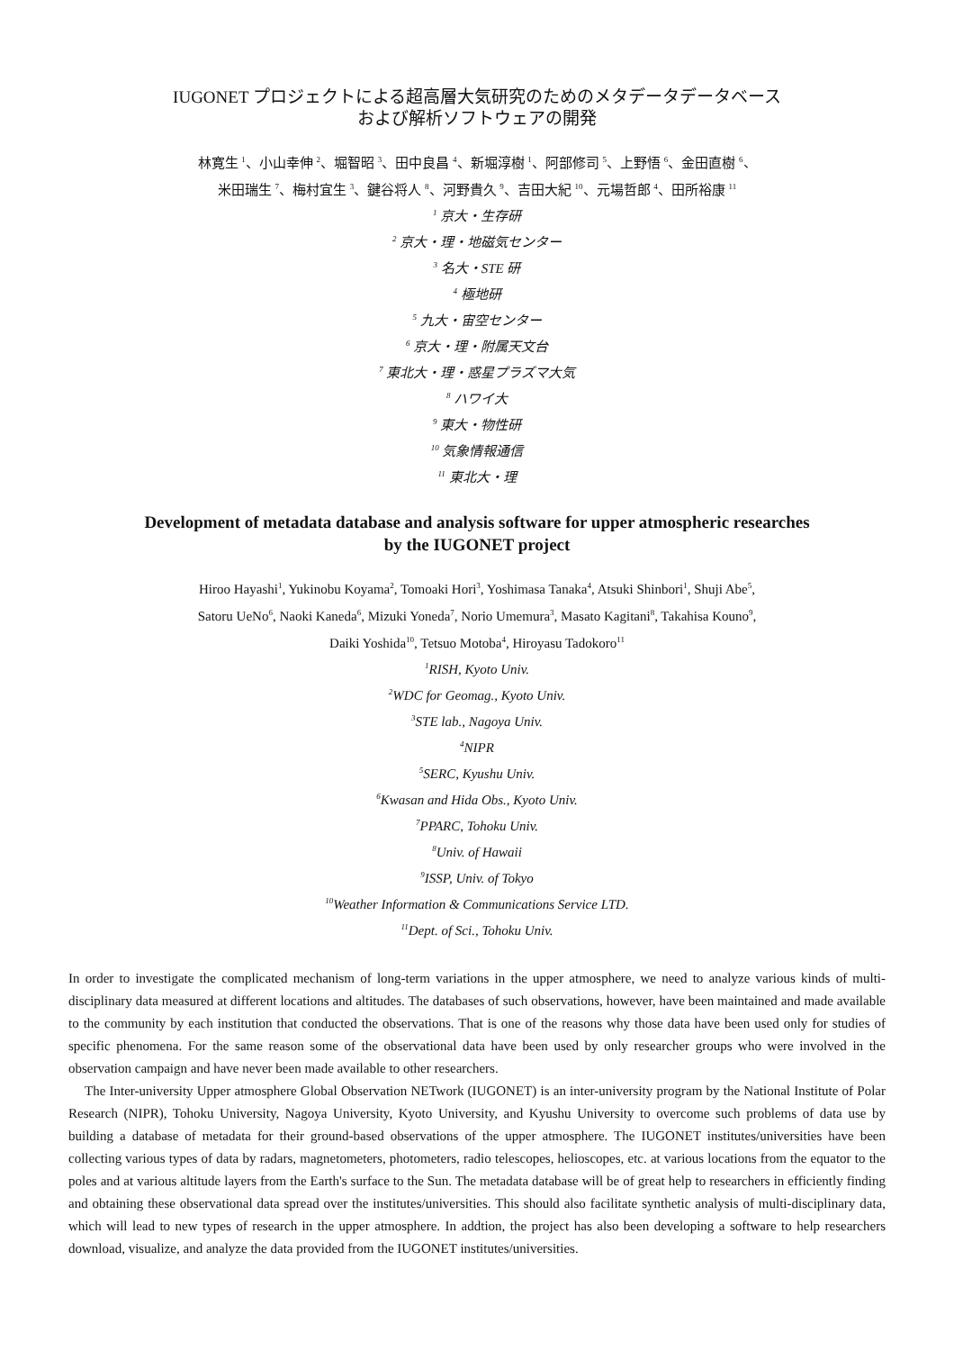IUGONET プロジェクトによる超高層大気研究のためのメタデータデータベース
および解析ソフトウェアの開発
林寛生 <sup>1</sup>、小山幸伸 <sup>2</sup>、堀智昭 <sup>3</sup>、田中良昌 <sup>4</sup>、新堀淳樹 <sup>1</sup>、阿部修司 <sup>5</sup>、上野悟 <sup>6</sup>、金田直樹 <sup>6</sup>、
米田瑞生 <sup>7</sup>、梅村宜生 <sup>3</sup>、鍵谷将人 <sup>8</sup>、河野貴久 <sup>9</sup>、吉田大紀 <sup>10</sup>、元場哲郎 <sup>4</sup>、田所裕康 <sup>11</sup>
<sup>1</sup> 京大・生存研
<sup>2</sup> 京大・理・地磁気センター
<sup>3</sup> 名大・STE 研
<sup>4</sup> 極地研
<sup>5</sup> 九大・宙空センター
<sup>6</sup> 京大・理・附属天文台
<sup>7</sup> 東北大・理・惑星プラズマ大気
<sup>8</sup> ハワイ大
<sup>9</sup> 東大・物性研
<sup>10</sup> 気象情報通信
<sup>11</sup> 東北大・理
Development of metadata database and analysis software for upper atmospheric researches
by the IUGONET project
Hiroo Hayashi<sup>1</sup>, Yukinobu Koyama<sup>2</sup>, Tomoaki Hori<sup>3</sup>, Yoshimasa Tanaka<sup>4</sup>, Atsuki Shinbori<sup>1</sup>, Shuji Abe<sup>5</sup>,
Satoru UeNo<sup>6</sup>, Naoki Kaneda<sup>6</sup>, Mizuki Yoneda<sup>7</sup>, Norio Umemura<sup>3</sup>, Masato Kagitani<sup>8</sup>, Takahisa Kouno<sup>9</sup>,
Daiki Yoshida<sup>10</sup>, Tetsuo Motoba<sup>4</sup>, Hiroyasu Tadokoro<sup>11</sup>
<sup>1</sup> RISH, Kyoto Univ.
<sup>2</sup> WDC for Geomag., Kyoto Univ.
<sup>3</sup> STE lab., Nagoya Univ.
<sup>4</sup> NIPR
<sup>5</sup> SERC, Kyushu Univ.
<sup>6</sup> Kwasan and Hida Obs., Kyoto Univ.
<sup>7</sup> PPARC, Tohoku Univ.
<sup>8</sup> Univ. of Hawaii
<sup>9</sup> ISSP, Univ. of Tokyo
<sup>10</sup> Weather Information & Communications Service LTD.
<sup>11</sup> Dept. of Sci., Tohoku Univ.
In order to investigate the complicated mechanism of long-term variations in the upper atmosphere, we need to analyze various kinds of multi-disciplinary data measured at different locations and altitudes. The databases of such observations, however, have been maintained and made available to the community by each institution that conducted the observations. That is one of the reasons why those data have been used only for studies of specific phenomena. For the same reason some of the observational data have been used by only researcher groups who were involved in the observation campaign and have never been made available to other researchers.
The Inter-university Upper atmosphere Global Observation NETwork (IUGONET) is an inter-university program by the National Institute of Polar Research (NIPR), Tohoku University, Nagoya University, Kyoto University, and Kyushu University to overcome such problems of data use by building a database of metadata for their ground-based observations of the upper atmosphere. The IUGONET institutes/universities have been collecting various types of data by radars, magnetometers, photometers, radio telescopes, helioscopes, etc. at various locations from the equator to the poles and at various altitude layers from the Earth's surface to the Sun. The metadata database will be of great help to researchers in efficiently finding and obtaining these observational data spread over the institutes/universities. This should also facilitate synthetic analysis of multi-disciplinary data, which will lead to new types of research in the upper atmosphere. In addtion, the project has also been developing a software to help researchers download, visualize, and analyze the data provided from the IUGONET institutes/universities.